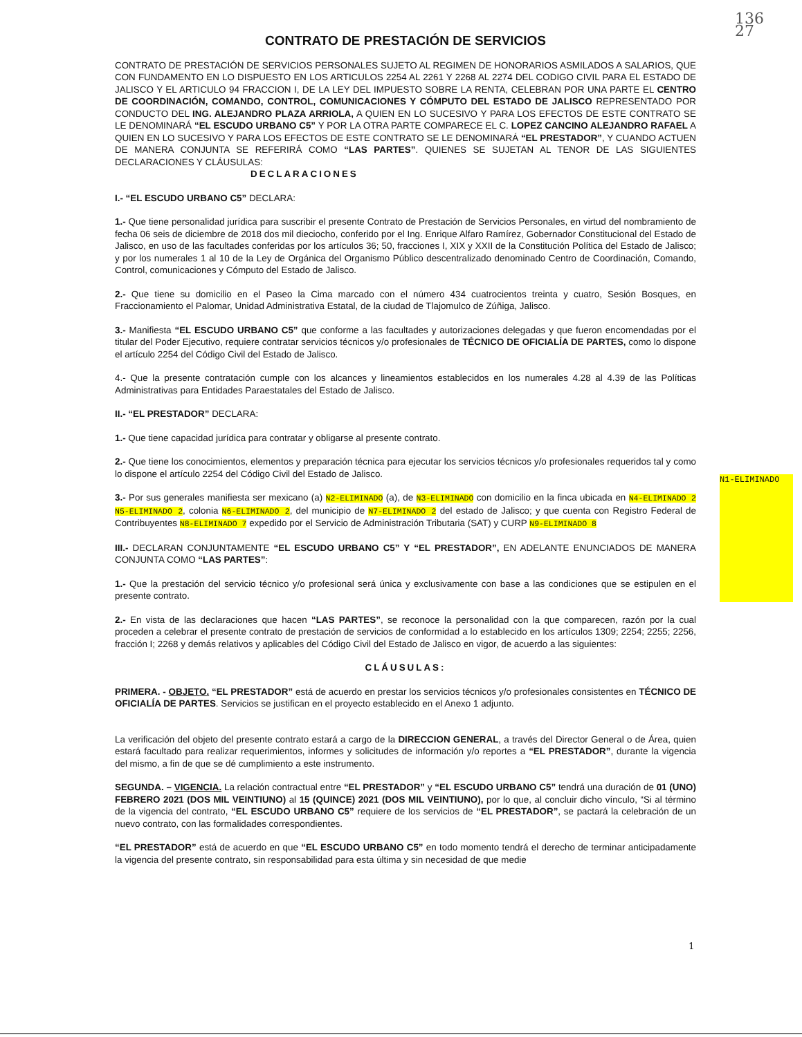136
27
N1-ELIMINADO
CONTRATO DE PRESTACIÓN DE SERVICIOS
CONTRATO DE PRESTACIÓN DE SERVICIOS PERSONALES SUJETO AL REGIMEN DE HONORARIOS ASMILADOS A SALARIOS, QUE CON FUNDAMENTO EN LO DISPUESTO EN LOS ARTICULOS 2254 AL 2261 Y 2268 AL 2274 DEL CODIGO CIVIL PARA EL ESTADO DE JALISCO Y EL ARTICULO 94 FRACCION I, DE LA LEY DEL IMPUESTO SOBRE LA RENTA, CELEBRAN POR UNA PARTE EL CENTRO DE COORDINACIÓN, COMANDO, CONTROL, COMUNICACIONES Y CÓMPUTO DEL ESTADO DE JALISCO REPRESENTADO POR CONDUCTO DEL ING. ALEJANDRO PLAZA ARRIOLA, A QUIEN EN LO SUCESIVO Y PARA LOS EFECTOS DE ESTE CONTRATO SE LE DENOMINARÁ “EL ESCUDO URBANO C5” Y POR LA OTRA PARTE COMPARECE EL C. LOPEZ CANCINO ALEJANDRO RAFAEL A QUIEN EN LO SUCESIVO Y PARA LOS EFECTOS DE ESTE CONTRATO SE LE DENOMINARÁ “EL PRESTADOR”, Y CUANDO ACTUEN DE MANERA CONJUNTA SE REFERIRÁ COMO “LAS PARTES”. QUIENES SE SUJETAN AL TENOR DE LAS SIGUIENTES DECLARACIONES Y CLÁUSULAS:
DECLARACIONES
I.- “EL ESCUDO URBANO C5” DECLARA:
1.- Que tiene personalidad jurídica para suscribir el presente Contrato de Prestación de Servicios Personales, en virtud del nombramiento de fecha 06 seis de diciembre de 2018 dos mil dieciocho, conferido por el Ing. Enrique Alfaro Ramírez, Gobernador Constitucional del Estado de Jalisco, en uso de las facultades conferidas por los artículos 36; 50, fracciones I, XIX y XXII de la Constitución Política del Estado de Jalisco; y por los numerales 1 al 10 de la Ley de Orgánica del Organismo Público descentralizado denominado Centro de Coordinación, Comando, Control, comunicaciones y Cómputo del Estado de Jalisco.
2.- Que tiene su domicilio en el Paseo la Cima marcado con el número 434 cuatrocientos treinta y cuatro, Sesión Bosques, en Fraccionamiento el Palomar, Unidad Administrativa Estatal, de la ciudad de Tlajomulco de Zúñiga, Jalisco.
3.- Manifiesta “EL ESCUDO URBANO C5” que conforme a las facultades y autorizaciones delegadas y que fueron encomendadas por el titular del Poder Ejecutivo, requiere contratar servicios técnicos y/o profesionales de TÉCNICO DE OFICIALÍA DE PARTES, como lo dispone el artículo 2254 del Código Civil del Estado de Jalisco.
4.- Que la presente contratación cumple con los alcances y lineamientos establecidos en los numerales 4.28 al 4.39 de las Políticas Administrativas para Entidades Paraestatales del Estado de Jalisco.
II.- “EL PRESTADOR” DECLARA:
1.- Que tiene capacidad jurídica para contratar y obligarse al presente contrato.
2.- Que tiene los conocimientos, elementos y preparación técnica para ejecutar los servicios técnicos y/o profesionales requeridos tal y como lo dispone el artículo 2254 del Código Civil del Estado de Jalisco.
3.- Por sus generales manifiesta ser mexicano (a) N2-ELIMINADO (a), de N3-ELIMINADO con domicilio en la finca ubicada en N4-ELIMINADO 2 N5-ELIMINADO 2, colonia N6-ELIMINADO 2, del municipio de N7-ELIMINADO 2 del estado de Jalisco; y que cuenta con Registro Federal de Contribuyentes N8-ELIMINADO 7 expedido por el Servicio de Administración Tributaria (SAT) y CURP N9-ELIMINADO 8
III.- DECLARAN CONJUNTAMENTE “EL ESCUDO URBANO C5” Y “EL PRESTADOR”, EN ADELANTE ENUNCIADOS DE MANERA CONJUNTA COMO “LAS PARTES”:
1.- Que la prestación del servicio técnico y/o profesional será única y exclusivamente con base a las condiciones que se estipulen en el presente contrato.
2.- En vista de las declaraciones que hacen “LAS PARTES”, se reconoce la personalidad con la que comparecen, razón por la cual proceden a celebrar el presente contrato de prestación de servicios de conformidad a lo establecido en los artículos 1309; 2254; 2255; 2256, fracción I; 2268 y demás relativos y aplicables del Código Civil del Estado de Jalisco en vigor, de acuerdo a las siguientes:
CLÁUSULAS:
PRIMERA. - OBJETO. “EL PRESTADOR” está de acuerdo en prestar los servicios técnicos y/o profesionales consistentes en TÉCNICO DE OFICIALÍA DE PARTES. Servicios se justifican en el proyecto establecido en el Anexo 1 adjunto.
La verificación del objeto del presente contrato estará a cargo de la DIRECCION GENERAL, a través del Director General o de Área, quien estará facultado para realizar requerimientos, informes y solicitudes de información y/o reportes a “EL PRESTADOR”, durante la vigencia del mismo, a fin de que se dé cumplimiento a este instrumento.
SEGUNDA. – VIGENCIA. La relación contractual entre “EL PRESTADOR” y “EL ESCUDO URBANO C5” tendrá una duración de 01 (UNO) FEBRERO 2021 (DOS MIL VEINTIUNO) al 15 (QUINCE) 2021 (DOS MIL VEINTIUNO), por lo que, al concluir dicho vínculo, “Si al término de la vigencia del contrato, “EL ESCUDO URBANO C5” requiere de los servicios de “EL PRESTADOR”, se pactará la celebración de un nuevo contrato, con las formalidades correspondientes.
“EL PRESTADOR” está de acuerdo en que “EL ESCUDO URBANO C5” en todo momento tendrá el derecho de terminar anticipadamente la vigencia del presente contrato, sin responsabilidad para esta última y sin necesidad de que medie
1